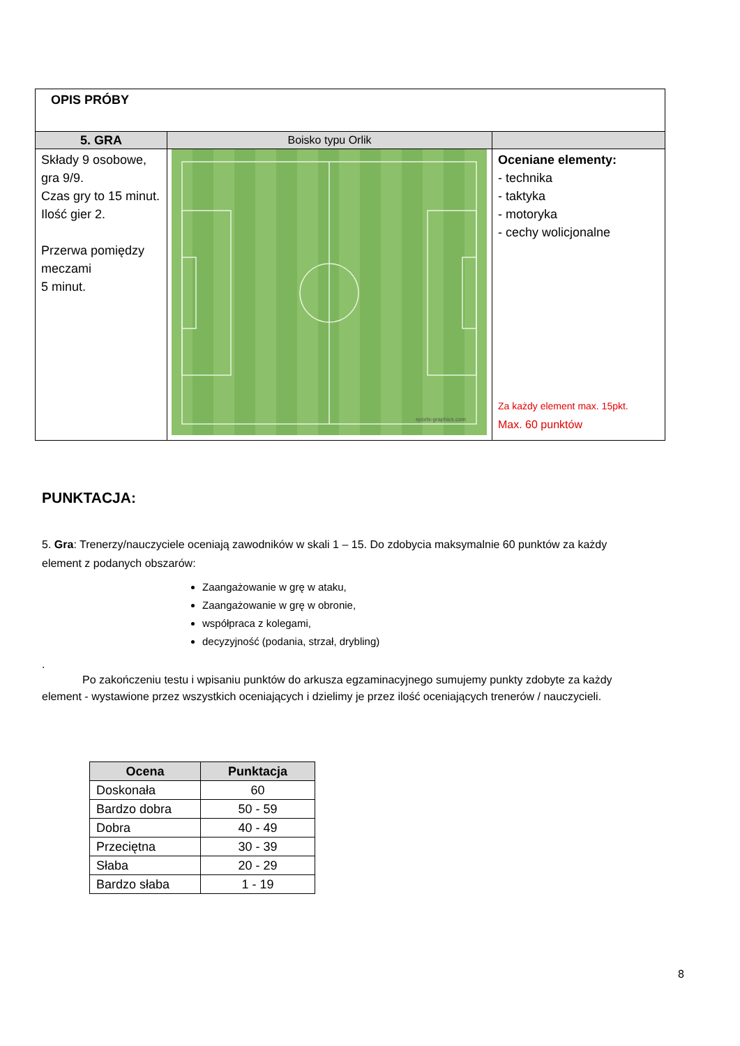| OPIS PRÓBY | | |
| 5. GRA | Boisko typu Orlik | |
| Składy 9 osobowe, gra 9/9. Czas gry to 15 minut. Ilość gier 2. Przerwa pomiędzy meczami 5 minut. | sports-graphics.com | Oceniane elementy: - technika - taktyka - motoryka - cechy wolicjonalne Za każdy element max. 15pkt. Max. 60 punktów |
PUNKTACJA:
5. Gra: Trenerzy/nauczyciele oceniają zawodników w skali 1 – 15. Do zdobycia maksymalnie 60 punktów za każdy element z podanych obszarów:
Zaangażowanie w grę w ataku,
Zaangażowanie w grę w obronie,
współpraca z kolegami,
decyzyjność (podania, strzał, drybling)
.
Po zakończeniu testu i wpisaniu punktów do arkusza egzaminacyjnego sumujemy punkty zdobyte za każdy element - wystawione przez wszystkich oceniających i dzielimy je przez ilość oceniających trenerów / nauczycieli.
| Ocena | Punktacja |
| --- | --- |
| Doskonała | 60 |
| Bardzo dobra | 50 - 59 |
| Dobra | 40 - 49 |
| Przeciętna | 30 - 39 |
| Słaba | 20 - 29 |
| Bardzo słaba | 1 - 19 |
8